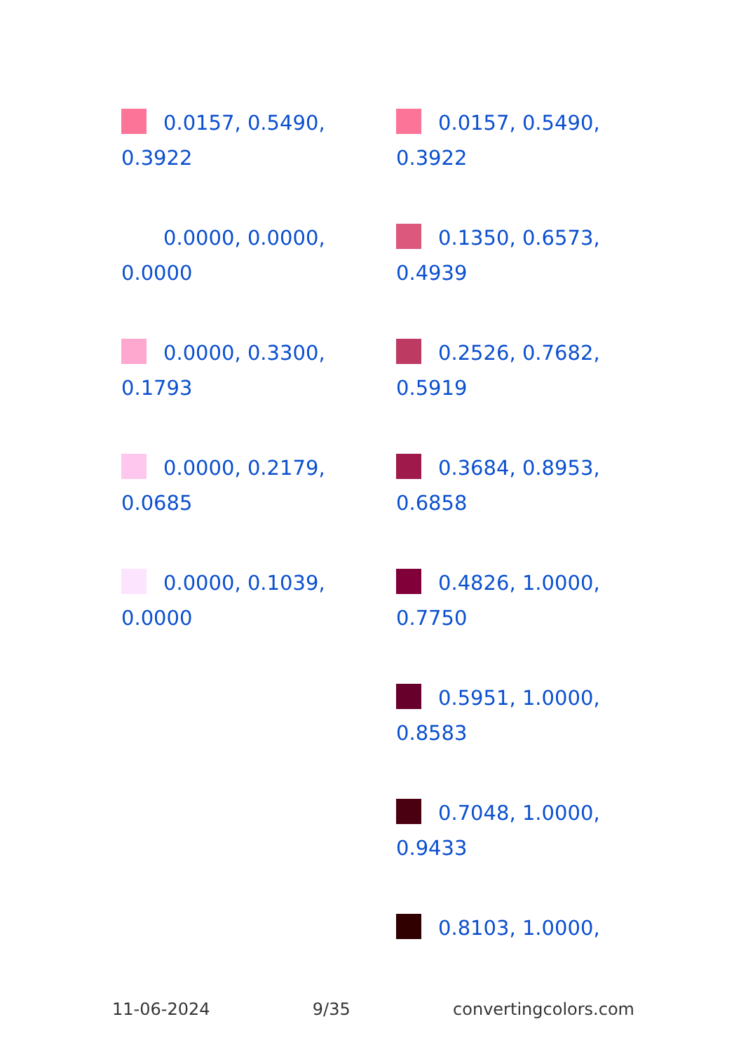0.0157, 0.5490, 0.3922
0.0000, 0.0000, 0.0000
0.0000, 0.3300, 0.1793
0.0000, 0.2179, 0.0685
0.0000, 0.1039, 0.0000
0.0157, 0.5490, 0.3922
0.1350, 0.6573, 0.4939
0.2526, 0.7682, 0.5919
0.3684, 0.8953, 0.6858
0.4826, 1.0000, 0.7750
0.5951, 1.0000, 0.8583
0.7048, 1.0000, 0.9433
0.8103, 1.0000,
11-06-2024 9/35 convertingcolors.com